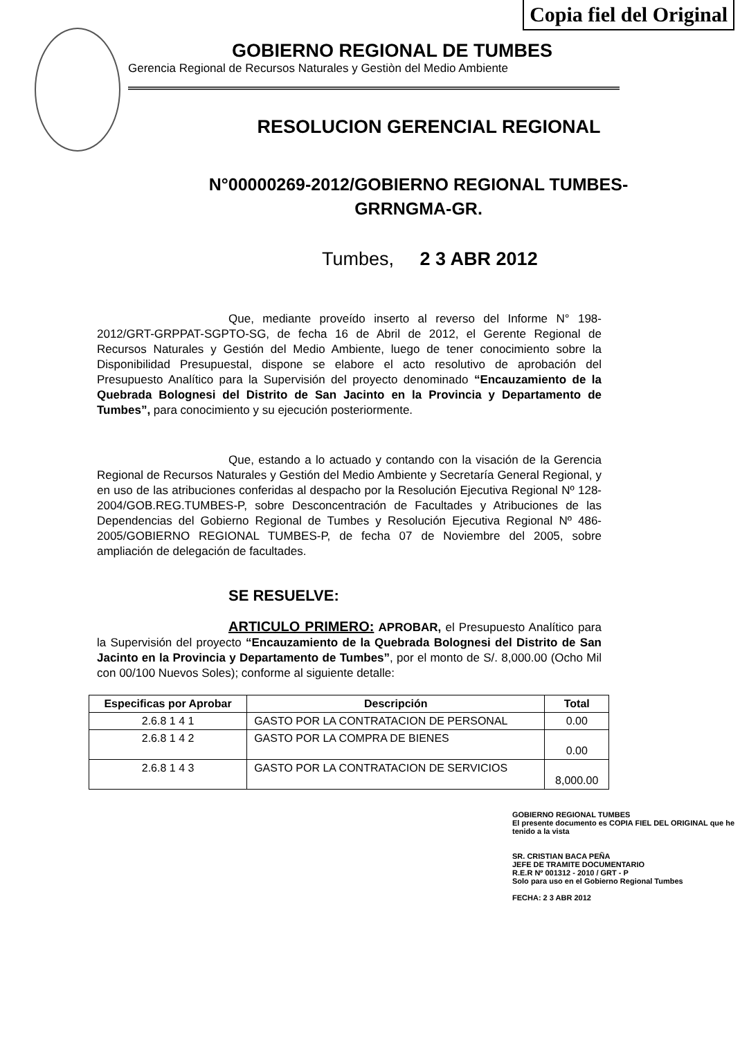Copia fiel del Original
GOBIERNO REGIONAL DE TUMBES
Gerencia Regional de Recursos Naturales y Gestiòn del Medio Ambiente
RESOLUCION GERENCIAL REGIONAL
N°00000269-2012/GOBIERNO REGIONAL TUMBES-
GRRNGMA-GR.
Tumbes, 2 3 ABR 2012
Que, mediante proveído inserto al reverso del Informe N° 198-2012/GRT-GRPPAT-SGPTO-SG, de fecha 16 de Abril de 2012, el Gerente Regional de Recursos Naturales y Gestión del Medio Ambiente, luego de tener conocimiento sobre la Disponibilidad Presupuestal, dispone se elabore el acto resolutivo de aprobación del Presupuesto Analítico para la Supervisión del proyecto denominado “Encauzamiento de la Quebrada Bolognesi del Distrito de San Jacinto en la Provincia y Departamento de Tumbes”, para conocimiento y su ejecución posteriormente.
Que, estando a lo actuado y contando con la visación de la Gerencia Regional de Recursos Naturales y Gestión del Medio Ambiente y Secretaría General Regional, y en uso de las atribuciones conferidas al despacho por la Resolución Ejecutiva Regional Nº 128-2004/GOB.REG.TUMBES-P, sobre Desconcentración de Facultades y Atribuciones de las Dependencias del Gobierno Regional de Tumbes y Resolución Ejecutiva Regional Nº 486-2005/GOBIERNO REGIONAL TUMBES-P, de fecha 07 de Noviembre del 2005, sobre ampliación de delegación de facultades.
SE RESUELVE:
ARTICULO PRIMERO: APROBAR, el Presupuesto Analítico para la Supervisión del proyecto “Encauzamiento de la Quebrada Bolognesi del Distrito de San Jacinto en la Provincia y Departamento de Tumbes”, por el monto de S/. 8,000.00 (Ocho Mil con 00/100 Nuevos Soles); conforme al siguiente detalle:
| Especificas por Aprobar | Descripción | Total |
| --- | --- | --- |
| 2.6.8 1 4 1 | GASTO POR LA CONTRATACION DE PERSONAL | 0.00 |
| 2.6.8 1 4 2 | GASTO POR LA COMPRA DE BIENES | 0.00 |
| 2.6.8 1 4 3 | GASTO POR LA CONTRATACION DE SERVICIOS | 8,000.00 |
GOBIERNO REGIONAL TUMBES
El presente documento es COPIA FIEL DEL ORIGINAL que he tenido a la vista
SR. CRISTIAN BACA PEÑA
JEFE DE TRAMITE DOCUMENTARIO
R.E.R Nº 001312 - 2010 / GRT - P
Solo para uso en el Gobierno Regional Tumbes
FECHA: 2 3 ABR 2012